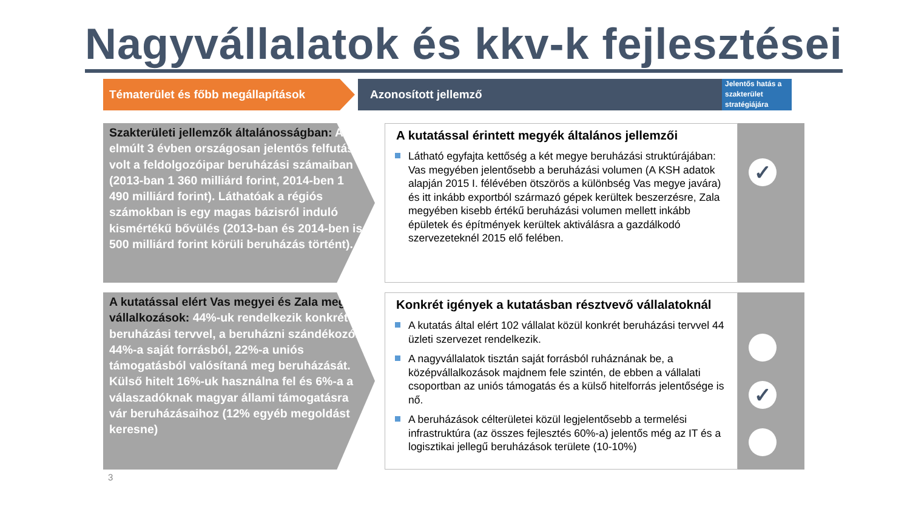Nagyvállalatok és kkv-k fejlesztései
Tématerület és főbb megállapítások Azonosított jellemző
Jelentős hatás a szakterület stratégiájára
Szakterületi jellemzők általánosságban: Az elmúlt 3 évben országosan jelentős felfutás volt a feldolgozóipar beruházási számaiban (2013-ban 1 360 milliárd forint, 2014-ben 1 490 milliárd forint). Láthatóak a régiós számokban is egy magas bázisról induló kismértékű bővülés (2013-ban és 2014-ben is 500 milliárd forint körüli beruházás történt).
A kutatással érintett megyék általános jellemzői
Látható egyfajta kettőség a két megye beruházási struktúrájában: Vas megyében jelentősebb a beruházási volumen (A KSH adatok alapján 2015 I. félévében ötszörös a különbség Vas megye javára) és itt inkább exportból származó gépek kerültek beszerzésre, Zala megyében kisebb értékű beruházási volumen mellett inkább épületek és építmények kerültek aktiválásra a gazdálkodó szervezeteknél 2015 elő felében.
✓
A kutatással elért Vas megyei és Zala megyei vállalkozások: 44%-uk rendelkezik konkrét beruházási tervvel, a beruházni szándékozók 44%-a saját forrásból, 22%-a uniós támogatásból valósítaná meg beruházását. Külső hitelt 16%-uk használna fel és 6%-a a válaszadóknak magyar állami támogatásra vár beruházásaihoz (12% egyéb megoldást keresne)
Konkrét igények a kutatásban résztvevő vállalatoknál
A kutatás által elért 102 vállalat közül konkrét beruházási tervvel 44 üzleti szervezet rendelkezik.
A nagyvállalatok tisztán saját forrásból ruháznának be, a középvállalkozások majdnem fele szintén, de ebben a vállalati csoportban az uniós támogatás és a külső hitelforrás jelentősége is nő.
A beruházások célterületei közül legjelentősebb a termelési infrastruktúra (az összes fejlesztés 60%-a) jelentős még az IT és a logisztikai jellegű beruházások területe (10-10%)
✓
3